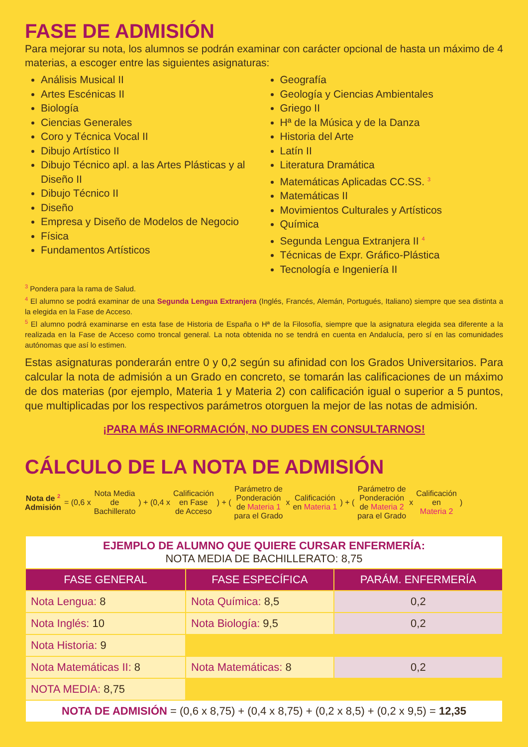FASE DE ADMISIÓN
Para mejorar su nota, los alumnos se podrán examinar con carácter opcional de hasta un máximo de 4 materias, a escoger entre las siguientes asignaturas:
Análisis Musical II
Artes Escénicas II
Biología
Ciencias Generales
Coro y Técnica Vocal II
Dibujo Artístico II
Dibujo Técnico apl. a las Artes Plásticas y al Diseño II
Dibujo Técnico II
Diseño
Empresa y Diseño de Modelos de Negocio
Física
Fundamentos Artísticos
Geografía
Geología y Ciencias Ambientales
Griego II
Hª de la Música y de la Danza
Historia del Arte
Latín II
Literatura Dramática
Matemáticas Aplicadas CC.SS. <sup>3</sup>
Matemáticas II
Movimientos Culturales y Artísticos
Química
Segunda Lengua Extranjera II <sup>4</sup>
Técnicas de Expr. Gráfico-Plástica
Tecnología e Ingeniería II
<sup>3</sup> Pondera para la rama de Salud.
<sup>4</sup> El alumno se podrá examinar de una Segunda Lengua Extranjera (Inglés, Francés, Alemán, Portugués, Italiano) siempre que sea distinta a la elegida en la Fase de Acceso.
<sup>5</sup> El alumno podrá examinarse en esta fase de Historia de España o Hª de la Filosofía, siempre que la asignatura elegida sea diferente a la realizada en la Fase de Acceso como troncal general. La nota obtenida no se tendrá en cuenta en Andalucía, pero sí en las comunidades autónomas que así lo estimen.
Estas asignaturas ponderarán entre 0 y 0,2 según su afinidad con los Grados Universitarios. Para calcular la nota de admisión a un Grado en concreto, se tomarán las calificaciones de un máximo de dos materias (por ejemplo, Materia 1 y Materia 2) con calificación igual o superior a 5 puntos, que multiplicadas por los respectivos parámetros otorguen la mejor de las notas de admisión.
¡PARA MÁS INFORMACIÓN, NO DUDES EN CONSULTARNOS!
CÁLCULO DE LA NOTA DE ADMISIÓN
Nota de <sup>2</sup>
Admisión
= (0,6 x
Nota Media
de
Bachillerato
) + (0,4 x
Calificación
en Fase
de Acceso
) + (
Parámetro de
Ponderación
de Materia 1
para el Grado
x
Calificación
en Materia 1
) + (
Parámetro de
Ponderación
de Materia 2
para el Grado
x
Calificación
en
Materia 2
)
| EJEMPLO DE ALUMNO QUE QUIERE CURSAR ENFERMERÍA: NOTA MEDIA DE BACHILLERATO: 8,75 | | |
| FASE GENERAL | FASE ESPECÍFICA | PARÁM. ENFERMERÍA |
| Nota Lengua: 8 | Nota Química: 8,5 | 0,2 |
| Nota Inglés: 10 | Nota Biología: 9,5 | 0,2 |
| Nota Historia: 9 | | |
| Nota Matemáticas II: 8 | Nota Matemáticas: 8 | 0,2 |
| NOTA MEDIA: 8,75 | | |
| NOTA DE ADMISIÓN = (0,6 x 8,75) + (0,4 x 8,75) + (0,2 x 8,5) + (0,2 x 9,5) = 12,35 | | |